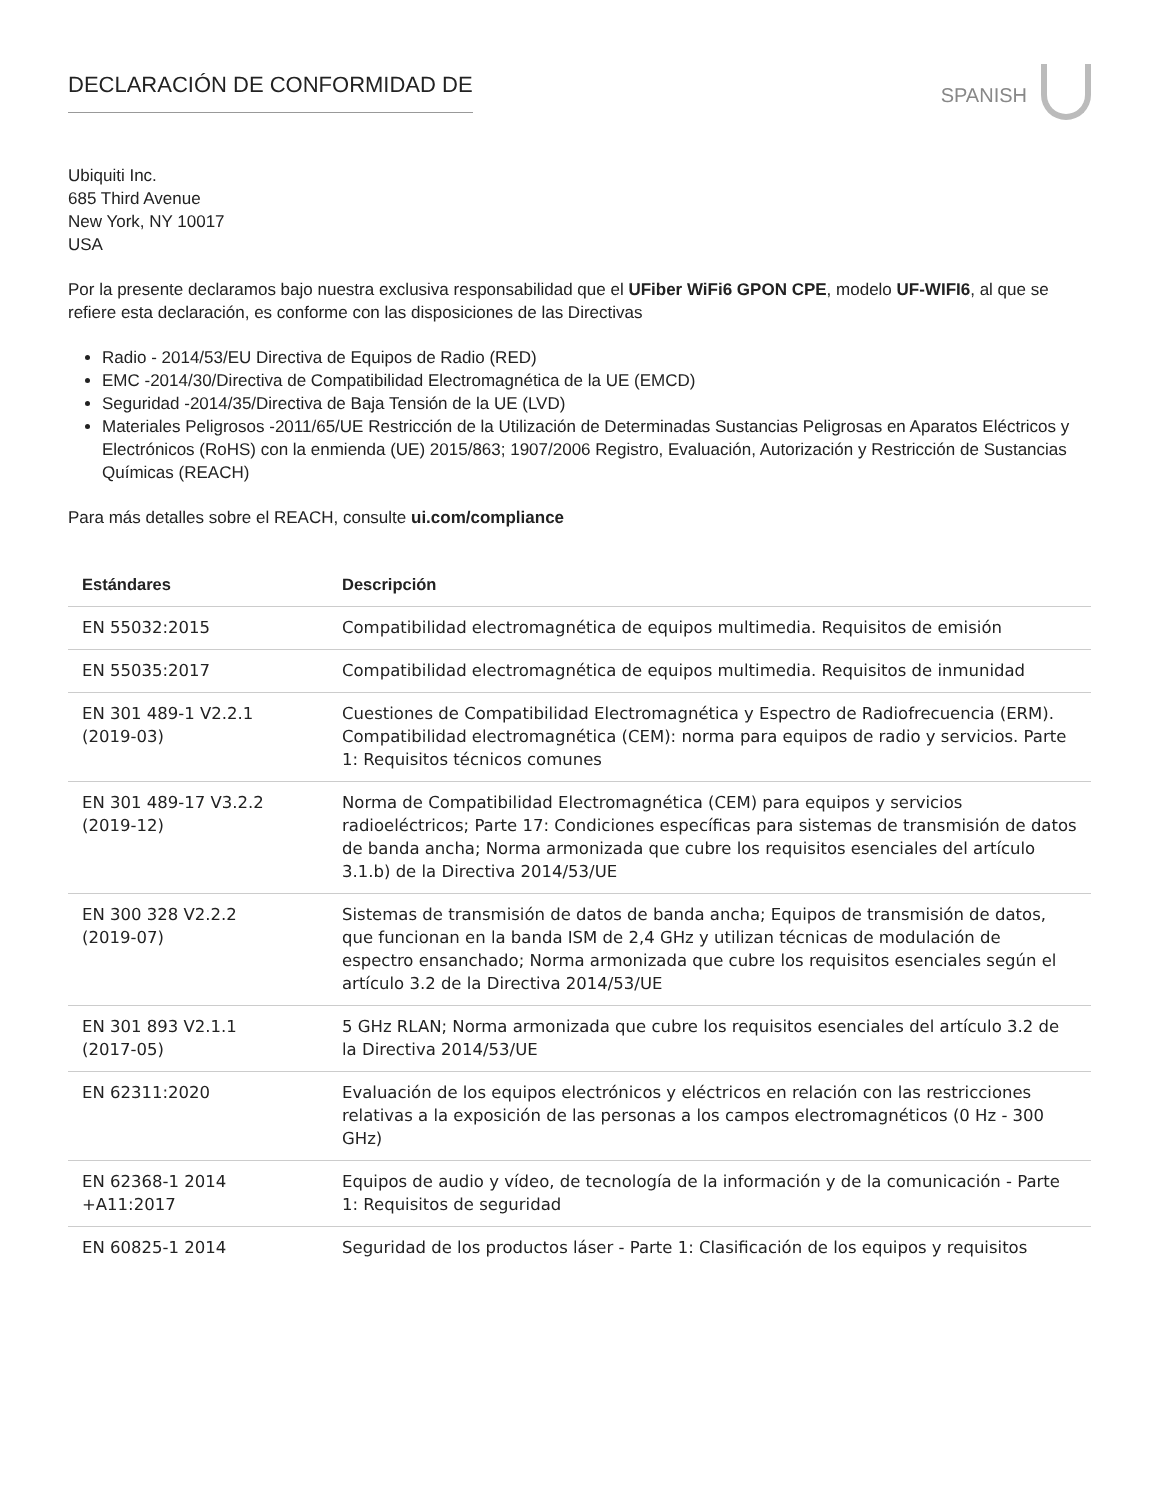DECLARACIÓN DE CONFORMIDAD DE
SPANISH
Ubiquiti Inc.
685 Third Avenue
New York, NY 10017
USA
Por la presente declaramos bajo nuestra exclusiva responsabilidad que el UFiber WiFi6 GPON CPE, modelo UF-WIFI6, al que se refiere esta declaración, es conforme con las disposiciones de las Directivas
Radio - 2014/53/EU Directiva de Equipos de Radio (RED)
EMC -2014/30/Directiva de Compatibilidad Electromagnética de la UE (EMCD)
Seguridad -2014/35/Directiva de Baja Tensión de la UE (LVD)
Materiales Peligrosos -2011/65/UE Restricción de la Utilización de Determinadas Sustancias Peligrosas en Aparatos Eléctricos y Electrónicos (RoHS) con la enmienda (UE) 2015/863; 1907/2006 Registro, Evaluación, Autorización y Restricción de Sustancias Químicas (REACH)
Para más detalles sobre el REACH, consulte ui.com/compliance
| Estándares | Descripción |
| --- | --- |
| EN 55032:2015 | Compatibilidad electromagnética de equipos multimedia. Requisitos de emisión |
| EN 55035:2017 | Compatibilidad electromagnética de equipos multimedia. Requisitos de inmunidad |
| EN 301 489-1 V2.2.1 (2019-03) | Cuestiones de Compatibilidad Electromagnética y Espectro de Radiofrecuencia (ERM). Compatibilidad electromagnética (CEM): norma para equipos de radio y servicios. Parte 1: Requisitos técnicos comunes |
| EN 301 489-17 V3.2.2 (2019-12) | Norma de Compatibilidad Electromagnética (CEM) para equipos y servicios radioeléctricos; Parte 17: Condiciones específicas para sistemas de transmisión de datos de banda ancha; Norma armonizada que cubre los requisitos esenciales del artículo 3.1.b) de la Directiva 2014/53/UE |
| EN 300 328 V2.2.2 (2019-07) | Sistemas de transmisión de datos de banda ancha; Equipos de transmisión de datos, que funcionan en la banda ISM de 2,4 GHz y utilizan técnicas de modulación de espectro ensanchado; Norma armonizada que cubre los requisitos esenciales según el artículo 3.2 de la Directiva 2014/53/UE |
| EN 301 893 V2.1.1 (2017-05) | 5 GHz RLAN; Norma armonizada que cubre los requisitos esenciales del artículo 3.2 de la Directiva 2014/53/UE |
| EN 62311:2020 | Evaluación de los equipos electrónicos y eléctricos en relación con las restricciones relativas a la exposición de las personas a los campos electromagnéticos (0 Hz - 300 GHz) |
| EN 62368-1 2014 +A11:2017 | Equipos de audio y vídeo, de tecnología de la información y de la comunicación - Parte 1: Requisitos de seguridad |
| EN 60825-1 2014 | Seguridad de los productos láser - Parte 1: Clasificación de los equipos y requisitos |